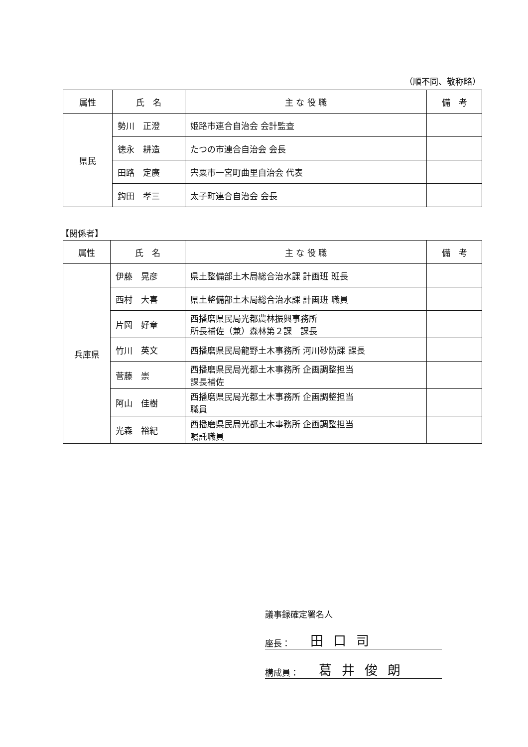（順不同、敬称略）
| 属性 | 氏 名 | 主 な 役 職 | 備 考 |
| --- | --- | --- | --- |
| 県民 | 勢川 正澄 | 姫路市連合自治会 会計監査 | |
| | 徳永 耕造 | たつの市連合自治会 会長 | |
| | 田路 定廣 | 宍粟市一宮町曲里自治会 代表 | |
| | 鈎田 孝三 | 太子町連合自治会 会長 | |
【関係者】
| 属性 | 氏 名 | 主 な 役 職 | 備 考 |
| --- | --- | --- | --- |
| 兵庫県 | 伊藤 晃彦 | 県土整備部土木局総合治水課 計画班 班長 | |
| | 西村 大喜 | 県土整備部土木局総合治水課 計画班 職員 | |
| | 片岡 好章 | 西播磨県民局光都農林振興事務所 所長補佐（兼）森林第２課 課長 | |
| | 竹川 英文 | 西播磨県民局龍野土木事務所 河川砂防課 課長 | |
| | 菅藤 崇 | 西播磨県民局光都土木事務所 企画調整担当 課長補佐 | |
| | 阿山 佳樹 | 西播磨県民局光都土木事務所 企画調整担当 職員 | |
| | 光森 裕紀 | 西播磨県民局光都土木事務所 企画調整担当 嘱託職員 | |
議事録確定署名人
座長： 田口司
構成員： 葛井俊朗